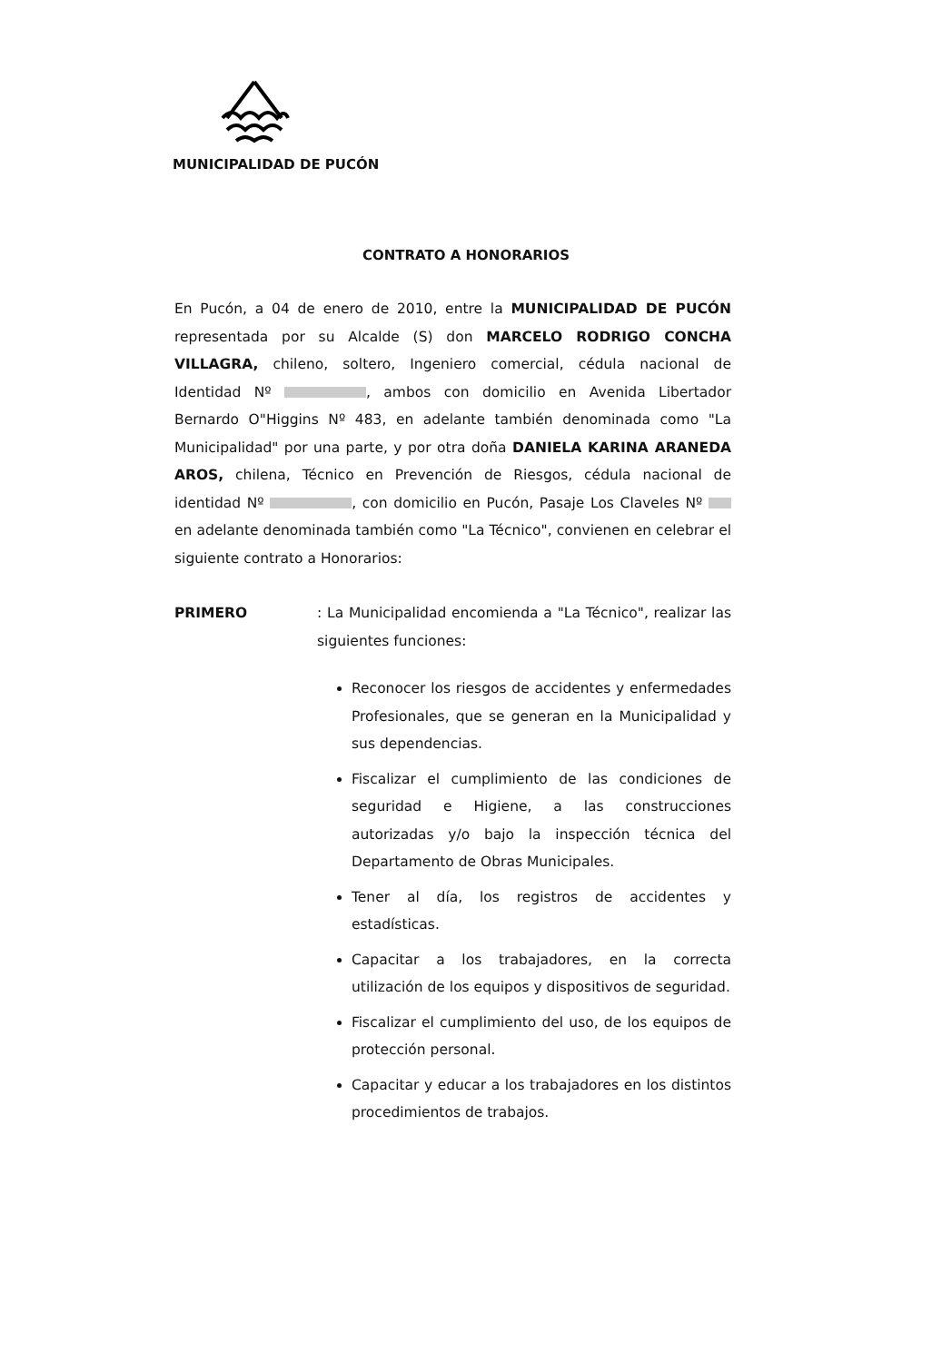MUNICIPALIDAD DE PUCÓN
CONTRATO A HONORARIOS
En Pucón, a 04 de enero de 2010, entre la MUNICIPALIDAD DE PUCÓN representada por su Alcalde (S) don MARCELO RODRIGO CONCHA VILLAGRA, chileno, soltero, Ingeniero comercial, cédula nacional de Identidad Nº , ambos con domicilio en Avenida Libertador Bernardo O"Higgins Nº 483, en adelante también denominada como "La Municipalidad" por una parte, y por otra doña DANIELA KARINA ARANEDA AROS, chilena, Técnico en Prevención de Riesgos, cédula nacional de identidad Nº , con domicilio en Pucón, Pasaje Los Claveles Nº en adelante denominada también como "La Técnico", convienen en celebrar el siguiente contrato a Honorarios:
PRIMERO : La Municipalidad encomienda a "La Técnico", realizar las siguientes funciones:
Reconocer los riesgos de accidentes y enfermedades Profesionales, que se generan en la Municipalidad y sus dependencias.
Fiscalizar el cumplimiento de las condiciones de seguridad e Higiene, a las construcciones autorizadas y/o bajo la inspección técnica del Departamento de Obras Municipales.
Tener al día, los registros de accidentes y estadísticas.
Capacitar a los trabajadores, en la correcta utilización de los equipos y dispositivos de seguridad.
Fiscalizar el cumplimiento del uso, de los equipos de protección personal.
Capacitar y educar a los trabajadores en los distintos procedimientos de trabajos.